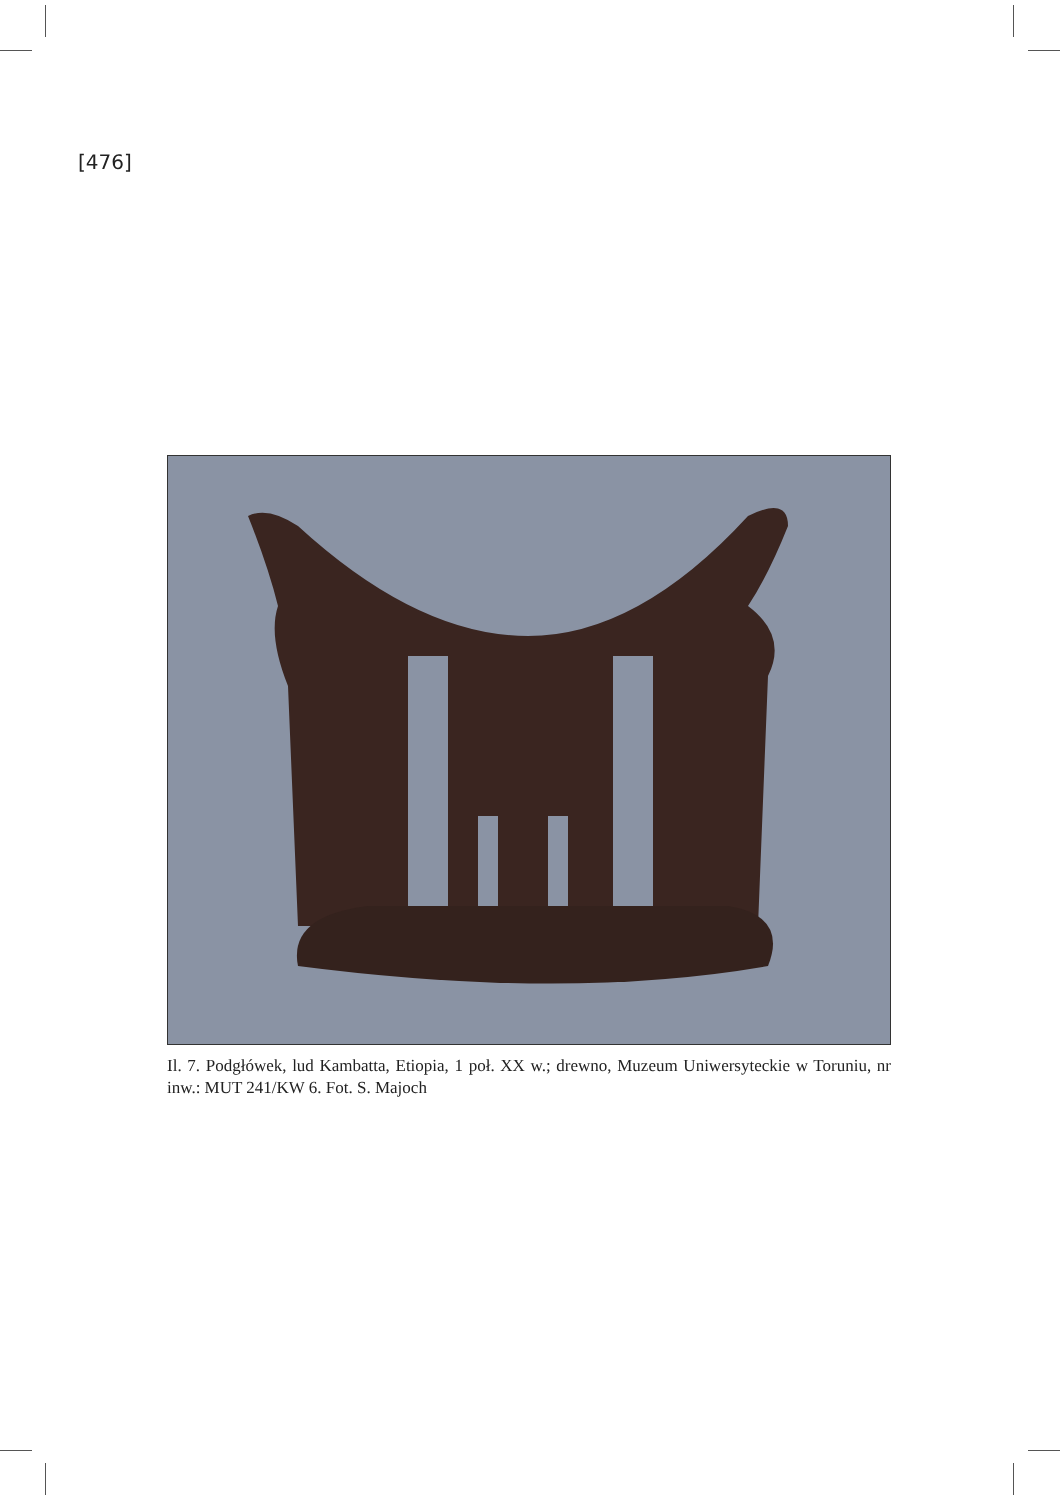[476]
Il. 7. Podgłówek, lud Kambatta, Etiopia, 1 poł. XX w.; drewno, Muzeum Uniwersyteckie w Toruniu, nr inw.: MUT 241/KW 6. Fot. S. Majoch